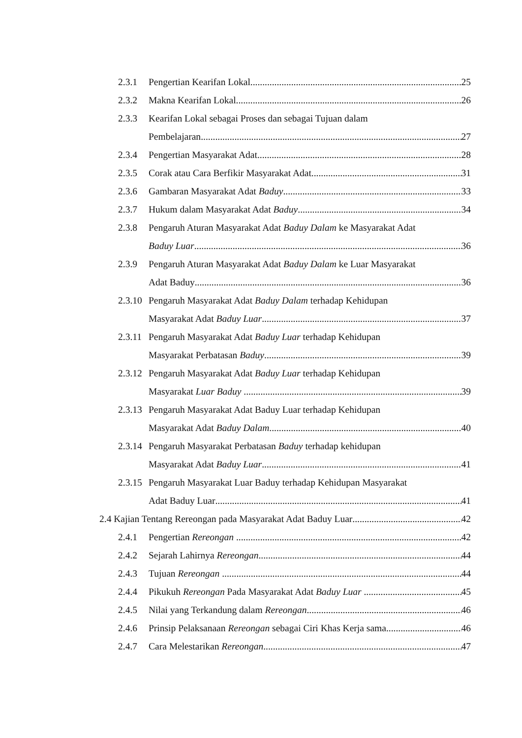2.3.1 Pengertian Kearifan Lokal 25
2.3.2 Makna Kearifan Lokal 26
2.3.3 Kearifan Lokal sebagai Proses dan sebagai Tujuan dalam
Pembelajaran 27
2.3.4 Pengertian Masyarakat Adat 28
2.3.5 Corak atau Cara Berfikir Masyarakat Adat... 31
2.3.6 Gambaran Masyarakat Adat Baduy 33
2.3.7 Hukum dalam Masyarakat Adat Baduy 34
2.3.8 Pengaruh Aturan Masyarakat Adat Baduy Dalam ke Masyarakat Adat
Baduy Luar 36
2.3.9 Pengaruh Aturan Masyarakat Adat Baduy Dalam ke Luar Masyarakat
Adat Baduy 36
2.3.10 Pengaruh Masyarakat Adat Baduy Dalam terhadap Kehidupan
Masyarakat Adat Baduy Luar 37
2.3.11 Pengaruh Masyarakat Adat Baduy Luar terhadap Kehidupan
Masyarakat Perbatasan Baduy 39
2.3.12 Pengaruh Masyarakat Adat Baduy Luar terhadap Kehidupan
Masyarakat Luar Baduy 39
2.3.13 Pengaruh Masyarakat Adat Baduy Luar terhadap Kehidupan
Masyarakat Adat Baduy Dalam 40
2.3.14 Pengaruh Masyarakat Perbatasan Baduy terhadap kehidupan
Masyarakat Adat Baduy Luar 41
2.3.15 Pengaruh Masyarakat Luar Baduy terhadap Kehidupan Masyarakat
Adat Baduy Luar 41
2.4 Kajian Tentang Rereongan pada Masyarakat Adat Baduy Luar 42
2.4.1 Pengertian Rereongan 42
2.4.2 Sejarah Lahirnya Rereongan 44
2.4.3 Tujuan Rereongan 44
2.4.4 Pikukuh Rereongan Pada Masyarakat Adat Baduy Luar 45
2.4.5 Nilai yang Terkandung dalam Rereongan 46
2.4.6 Prinsip Pelaksanaan Rereongan sebagai Ciri Khas Kerja sama 46
2.4.7 Cara Melestarikan Rereongan 47